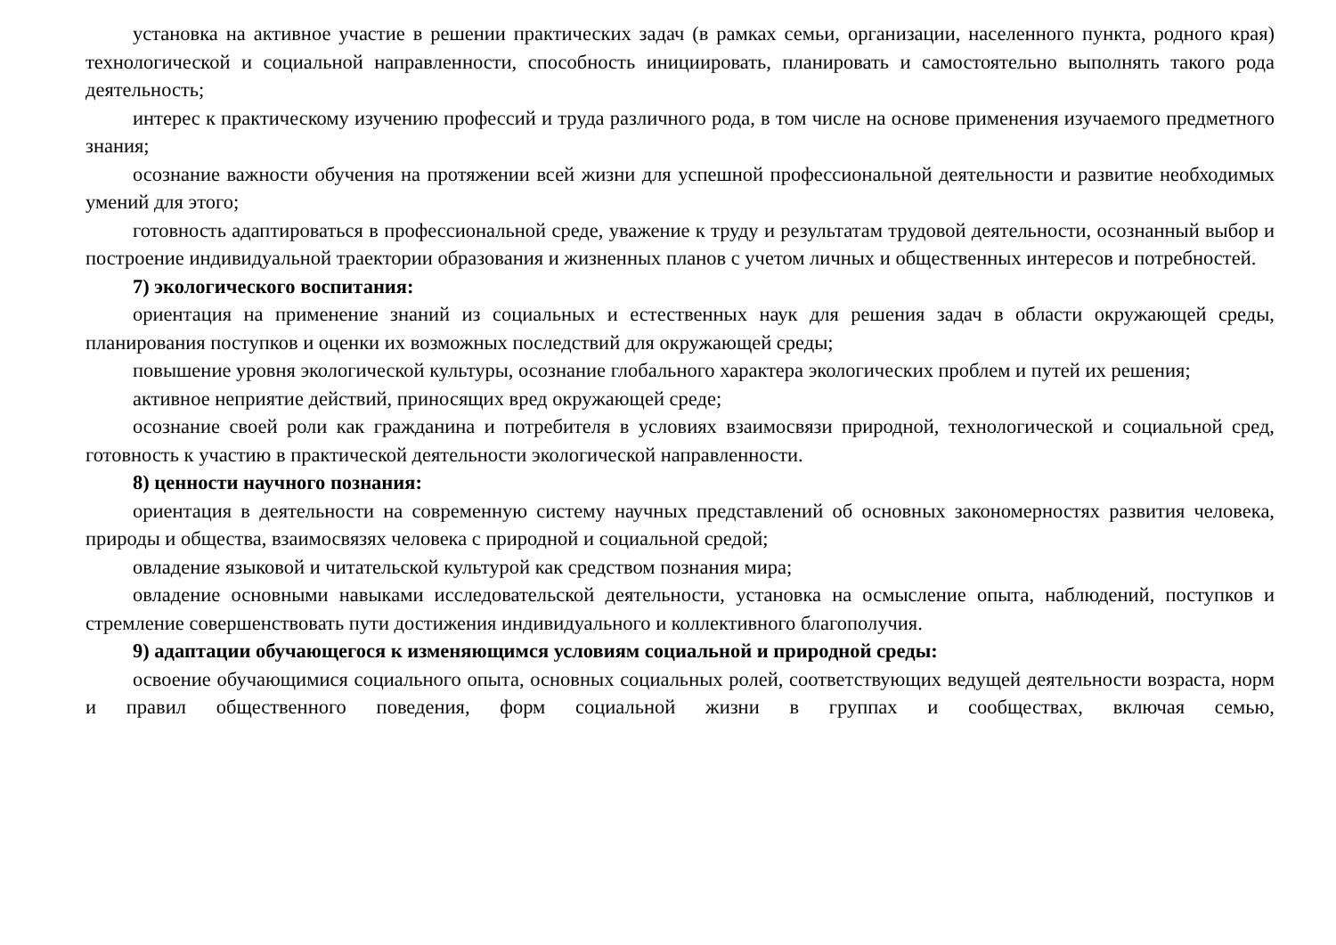установка на активное участие в решении практических задач (в рамках семьи, организации, населенного пункта, родного края) технологической и социальной направленности, способность инициировать, планировать и самостоятельно выполнять такого рода деятельность;
интерес к практическому изучению профессий и труда различного рода, в том числе на основе применения изучаемого предметного знания;
осознание важности обучения на протяжении всей жизни для успешной профессиональной деятельности и развитие необходимых умений для этого;
готовность адаптироваться в профессиональной среде, уважение к труду и результатам трудовой деятельности, осознанный выбор и построение индивидуальной траектории образования и жизненных планов с учетом личных и общественных интересов и потребностей.
7) экологического воспитания:
ориентация на применение знаний из социальных и естественных наук для решения задач в области окружающей среды, планирования поступков и оценки их возможных последствий для окружающей среды;
повышение уровня экологической культуры, осознание глобального характера экологических проблем и путей их решения;
активное неприятие действий, приносящих вред окружающей среде;
осознание своей роли как гражданина и потребителя в условиях взаимосвязи природной, технологической и социальной сред, готовность к участию в практической деятельности экологической направленности.
8) ценности научного познания:
ориентация в деятельности на современную систему научных представлений об основных закономерностях развития человека, природы и общества, взаимосвязях человека с природной и социальной средой;
овладение языковой и читательской культурой как средством познания мира;
овладение основными навыками исследовательской деятельности, установка на осмысление опыта, наблюдений, поступков и стремление совершенствовать пути достижения индивидуального и коллективного благополучия.
9) адаптации обучающегося к изменяющимся условиям социальной и природной среды:
освоение обучающимися социального опыта, основных социальных ролей, соответствующих ведущей деятельности возраста, норм и правил общественного поведения, форм социальной жизни в группах и сообществах, включая семью,